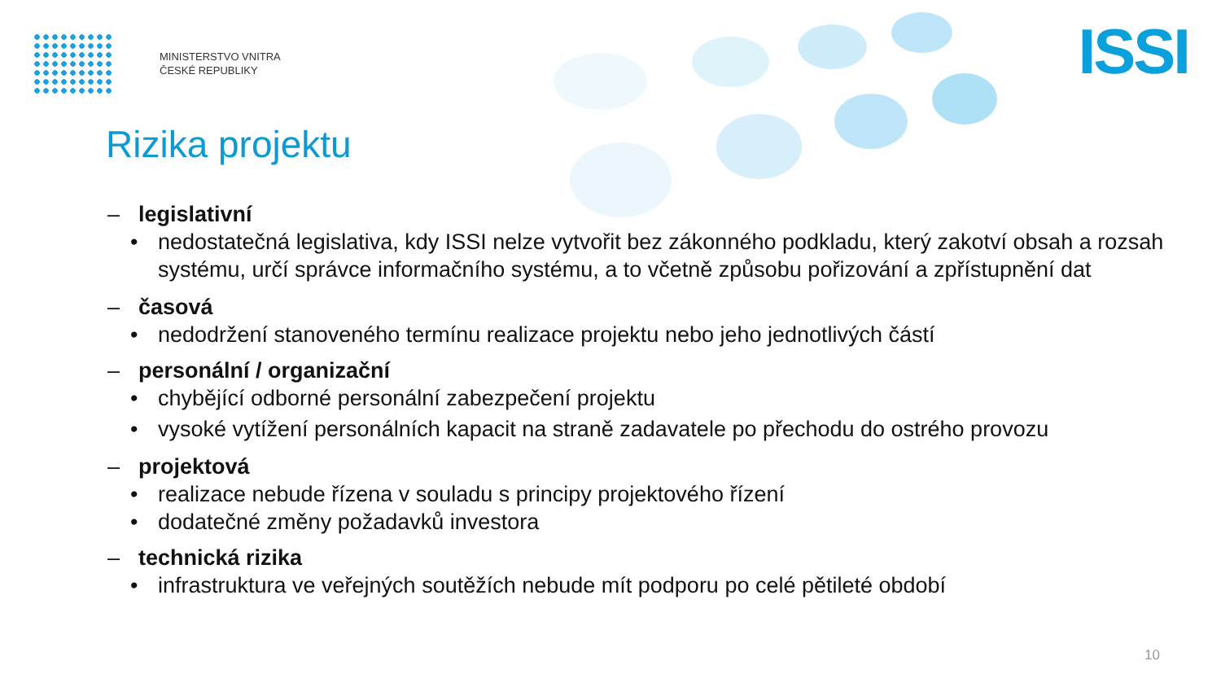MINISTERSTVO VNITRA
ČESKÉ REPUBLIKY
ISSI
Rizika projektu
– legislativní
• nedostatečná legislativa, kdy ISSI nelze vytvořit bez zákonného podkladu, který zakotví obsah a rozsah systému, určí správce informačního systému, a to včetně způsobu pořizování a zpřístupnění dat
– časová
• nedodržení stanoveného termínu realizace projektu nebo jeho jednotlivých částí
– personální / organizační
• chybějící odborné personální zabezpečení projektu
• vysoké vytížení personálních kapacit na straně zadavatele po přechodu do ostrého provozu
– projektová
• realizace nebude řízena v souladu s principy projektového řízení
• dodatečné změny požadavků investora
– technická rizika
• infrastruktura ve veřejných soutěžích nebude mít podporu po celé pětileté období
10